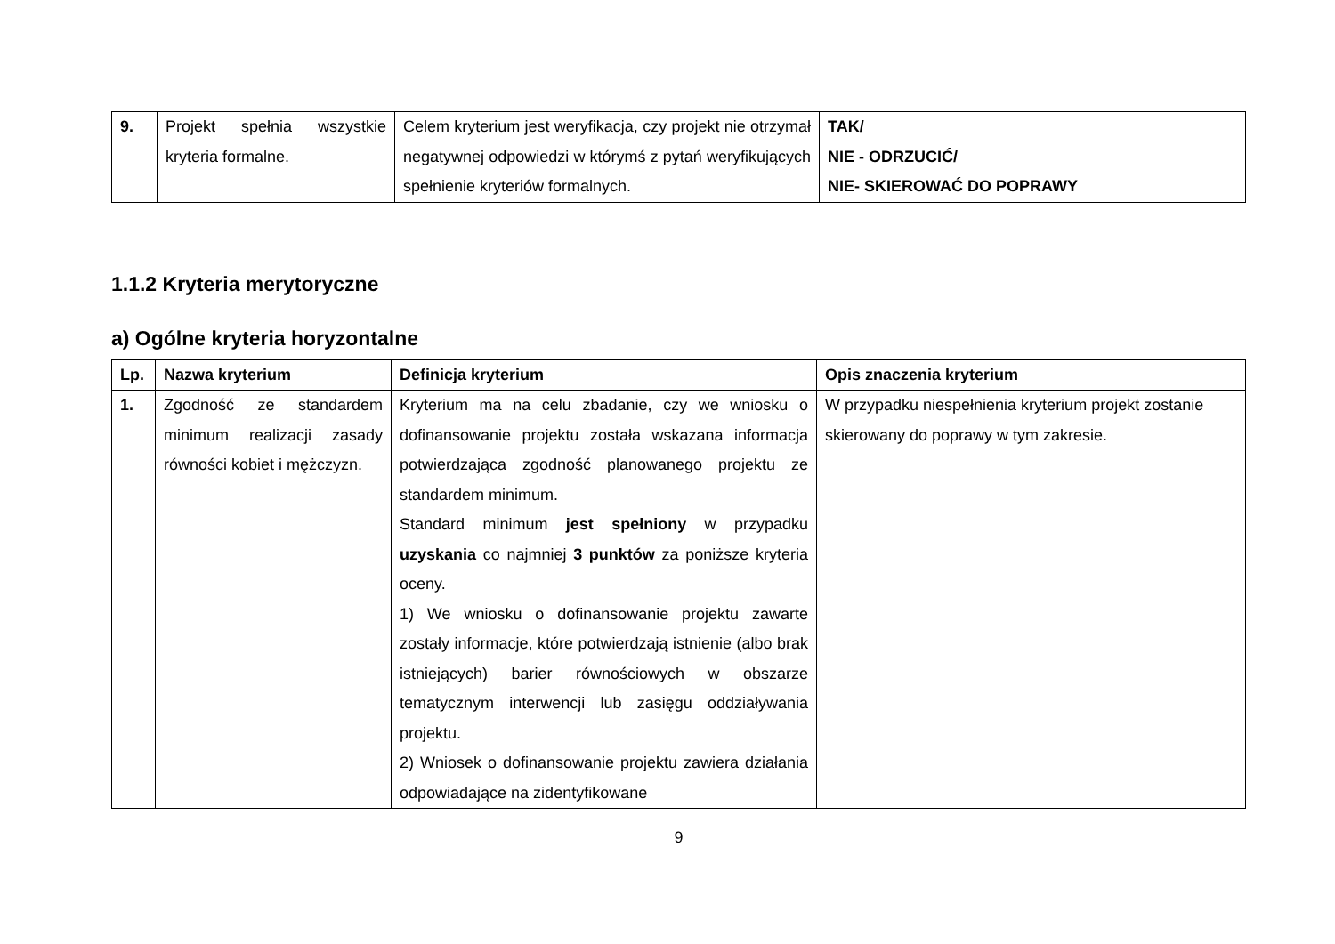| 9. | Projekt spełnia wszystkie kryteria formalne. | Celem kryterium jest weryfikacja, czy projekt nie otrzymał negatywnej odpowiedzi w którymś z pytań weryfikujących spełnienie kryteriów formalnych. | TAK/ NIE - ODRZUCIĆ/ NIE- SKIEROWAĆ DO POPRAWY |
1.1.2 Kryteria merytoryczne
a) Ogólne kryteria horyzontalne
| Lp. | Nazwa kryterium | Definicja kryterium | Opis znaczenia kryterium |
| --- | --- | --- | --- |
| 1. | Zgodność ze standardem minimum realizacji zasady równości kobiet i mężczyzn. | Kryterium ma na celu zbadanie, czy we wniosku o dofinansowanie projektu została wskazana informacja potwierdzająca zgodność planowanego projektu ze standardem minimum. Standard minimum jest spełniony w przypadku uzyskania co najmniej 3 punktów za poniższe kryteria oceny. 1) We wniosku o dofinansowanie projektu zawarte zostały informacje, które potwierdzają istnienie (albo brak istniejących) barier równościowych w obszarze tematycznym interwencji lub zasięgu oddziaływania projektu. 2) Wniosek o dofinansowanie projektu zawiera działania odpowiadające na zidentyfikowane | W przypadku niespełnienia kryterium projekt zostanie skierowany do poprawy w tym zakresie. |
9